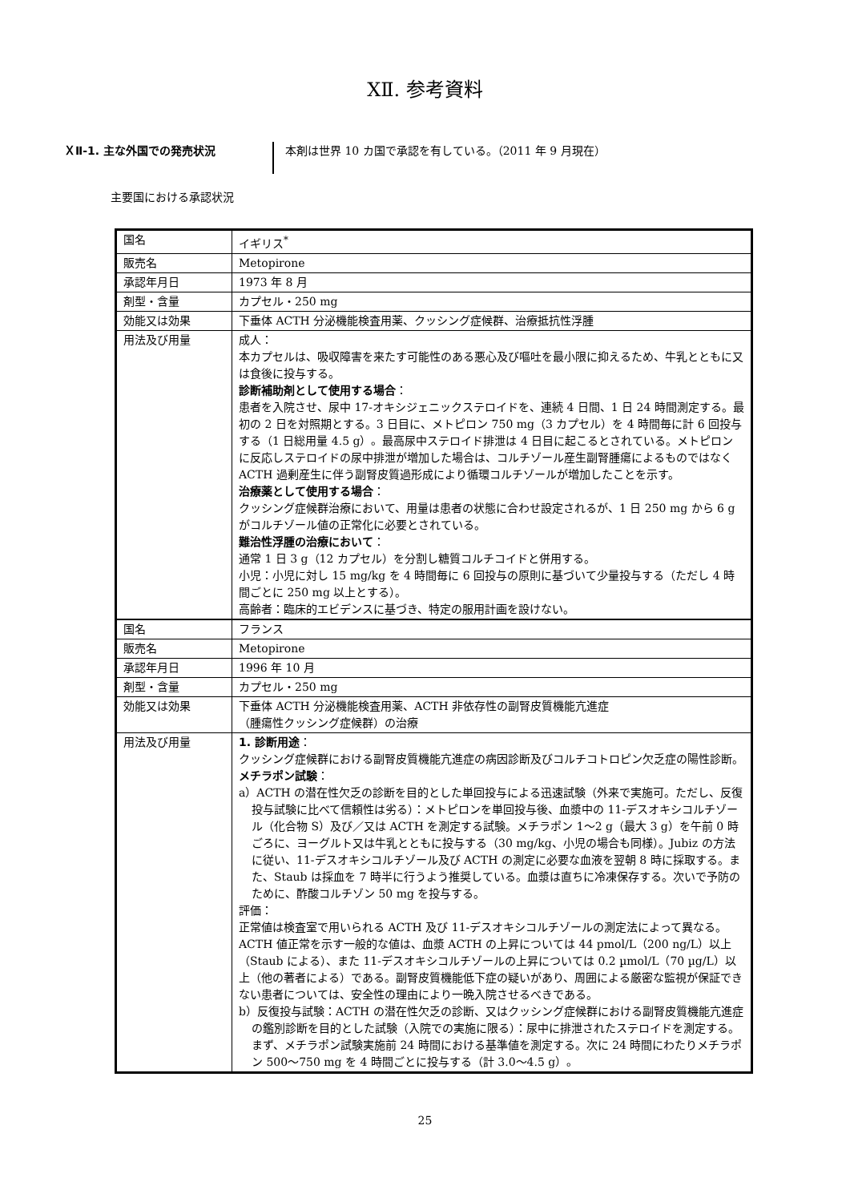XⅡ. 参考資料
ＸⅡ-1. 主な外国での発売状況
本剤は世界 10 カ国で承認を有している。（2011 年 9 月現在）
主要国における承認状況
| 国名 | イギリス<sup>*</sup> |
| 販売名 | Metopirone |
| 承認年月日 | 1973 年 8 月 |
| 剤型・含量 | カプセル・250 mg |
| 効能又は効果 | 下垂体 ACTH 分泌機能検査用薬、クッシング症候群、治療抵抗性浮腫 |
| 用法及び用量 | 成人： 本カプセルは、吸収障害を来たす可能性のある悪心及び嘔吐を最小限に抑えるため、牛乳とともに又は食後に投与する。 診断補助剤として使用する場合 ： 患者を入院させ、尿中 17-オキシジェニックステロイドを、連続 4 日間、1 日 24 時間測定する。最初の 2 日を対照期とする。3 日目に、メトピロン 750 mg（3 カプセル）を 4 時間毎に計 6 回投与する（1 日総用量 4.5 g）。最高尿中ステロイド排泄は 4 日目に起こるとされている。メトピロンに反応しステロイドの尿中排泄が増加した場合は、コルチゾール産生副腎腫瘍によるものではなく ACTH 過剰産生に伴う副腎皮質過形成により循環コルチゾールが増加したことを示す。 治療薬として使用する場合 ： クッシング症候群治療において、用量は患者の状態に合わせ設定されるが、1 日 250 mg から 6 g がコルチゾール値の正常化に必要とされている。 難治性浮腫の治療において ： 通常 1 日 3 g（12 カプセル）を分割し糖質コルチコイドと併用する。 小児：小児に対し 15 mg/kg を 4 時間毎に 6 回投与の原則に基づいて少量投与する（ただし 4 時間ごとに 250 mg 以上とする）。 高齢者：臨床的エビデンスに基づき、特定の服用計画を設けない。 |
| 国名 | フランス |
| 販売名 | Metopirone |
| 承認年月日 | 1996 年 10 月 |
| 剤型・含量 | カプセル・250 mg |
| 効能又は効果 | 下垂体 ACTH 分泌機能検査用薬、ACTH 非依存性の副腎皮質機能亢進症 （腫瘍性クッシング症候群）の治療 |
| 用法及び用量 | 1. 診断用途 ： クッシング症候群における副腎皮質機能亢進症の病因診断及びコルチコトロピン欠乏症の陽性診断。 メチラポン試験 ： a）ACTH の潜在性欠乏の診断を目的とした単回投与による迅速試験（外来で実施可。ただし、反復投与試験に比べて信頼性は劣る）：メトピロンを単回投与後、血漿中の 11-デスオキシコルチゾール（化合物 S）及び／又は ACTH を測定する試験。メチラポン 1～2 g（最大 3 g）を午前 0 時ごろに、ヨーグルト又は牛乳とともに投与する（30 mg/kg、小児の場合も同様）。Jubiz の方法に従い、11-デスオキシコルチゾール及び ACTH の測定に必要な血液を翌朝 8 時に採取する。また、Staub は採血を 7 時半に行うよう推奨している。血漿は直ちに冷凍保存する。次いで予防のために、酢酸コルチゾン 50 mg を投与する。 評価： 正常値は検査室で用いられる ACTH 及び 11-デスオキシコルチゾールの測定法によって異なる。ACTH 値正常を示す一般的な値は、血漿 ACTH の上昇については 44 pmol/L（200 ng/L）以上（Staub による）、また 11-デスオキシコルチゾールの上昇については 0.2 µmol/L（70 µg/L）以上（他の著者による）である。副腎皮質機能低下症の疑いがあり、周囲による厳密な監視が保証できない患者については、安全性の理由により一晩入院させるべきである。 b）反復投与試験：ACTH の潜在性欠乏の診断、又はクッシング症候群における副腎皮質機能亢進症の鑑別診断を目的とした試験（入院での実施に限る）：尿中に排泄されたステロイドを測定する。まず、メチラポン試験実施前 24 時間における基準値を測定する。次に 24 時間にわたりメチラポン 500～750 mg を 4 時間ごとに投与する（計 3.0～4.5 g）。 |
25